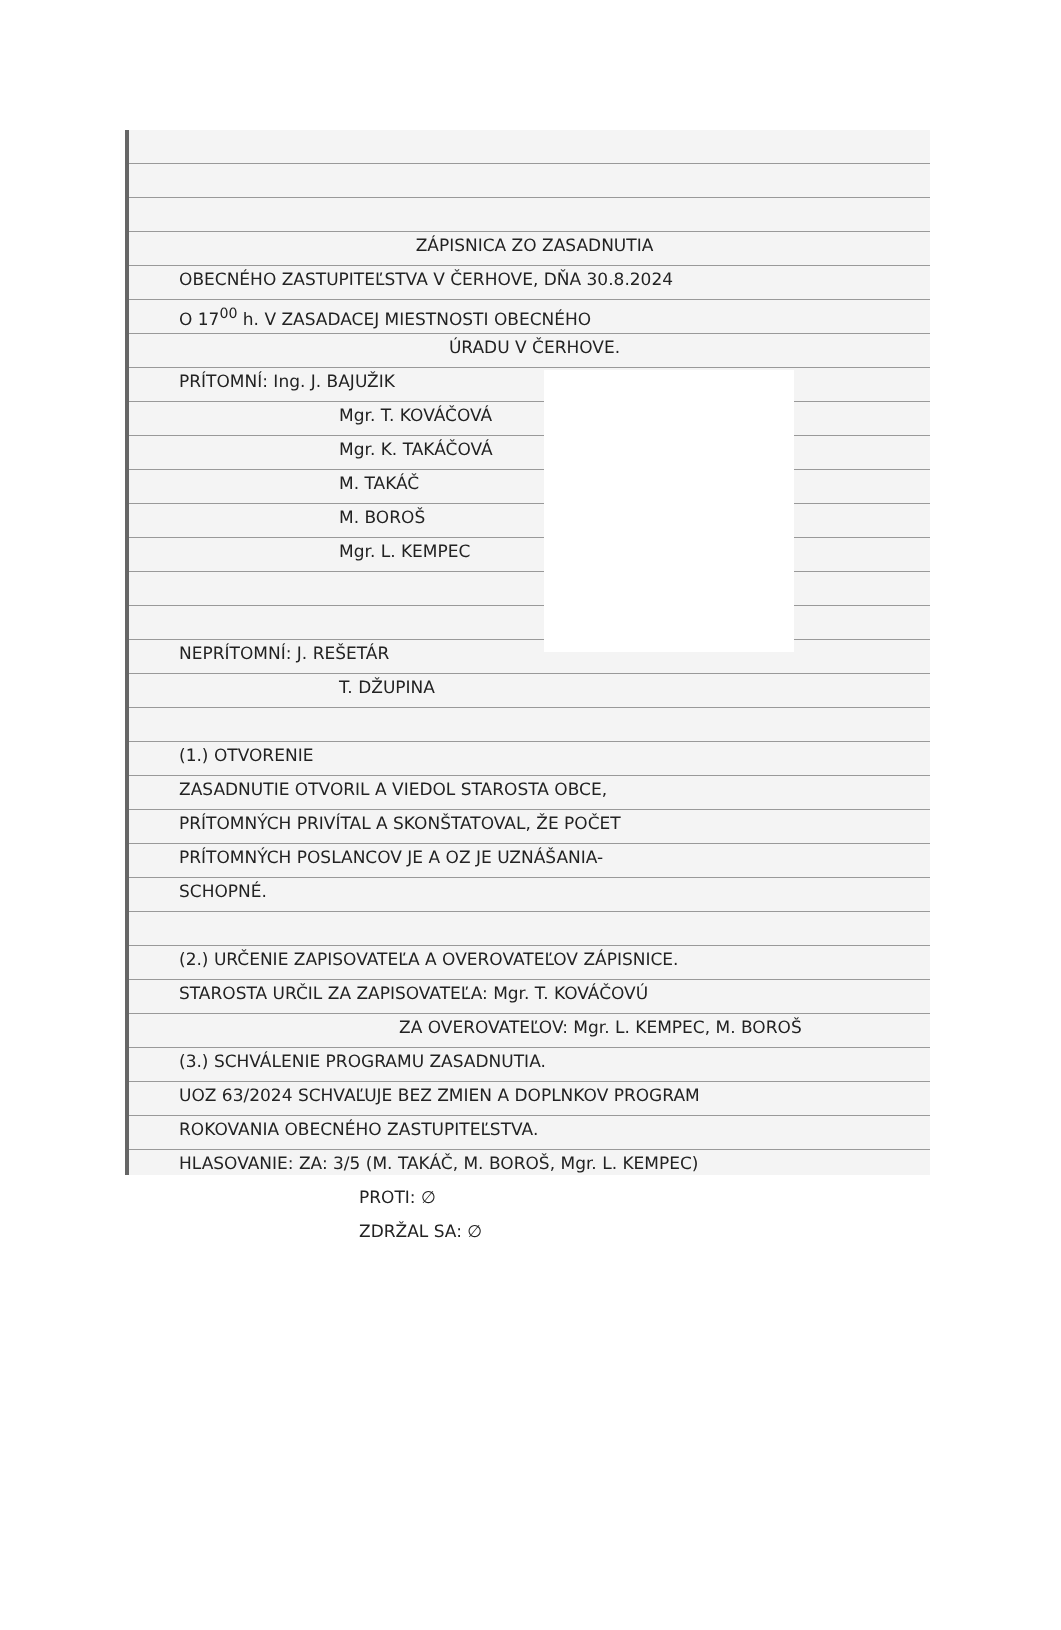ZÁPISNICA ZO ZASADNUTIA
OBECNÉHO ZASTUPITEĽSTVA V ČERHOVE, DŇA 30.8.2024
O 17<sup>00</sup> h. V ZASADACEJ MIESTNOSTI OBECNÉHO
ÚRADU V ČERHOVE.
PRÍTOMNÍ: Ing. J. BAJUŽIK
Mgr. T. KOVÁČOVÁ
Mgr. K. TAKÁČOVÁ
M. TAKÁČ
M. BOROŠ
Mgr. L. KEMPEC
NEPRÍTOMNÍ: J. REŠETÁR
T. DŽUPINA
(1.) OTVORENIE
ZASADNUTIE OTVORIL A VIEDOL STAROSTA OBCE,
PRÍTOMNÝCH PRIVÍTAL A SKONŠTATOVAL, ŽE POČET
PRÍTOMNÝCH POSLANCOV JE A OZ JE UZNÁŠANIA-
SCHOPNÉ.
(2.) URČENIE ZAPISOVATEĽA A OVEROVATEĽOV ZÁPISNICE.
STAROSTA URČIL ZA ZAPISOVATEĽA: Mgr. T. KOVÁČOVÚ
ZA OVEROVATEĽOV: Mgr. L. KEMPEC, M. BOROŠ
(3.) SCHVÁLENIE PROGRAMU ZASADNUTIA.
UOZ 63/2024 SCHVAĽUJE BEZ ZMIEN A DOPLNKOV PROGRAM
ROKOVANIA OBECNÉHO ZASTUPITEĽSTVA.
HLASOVANIE: ZA: 3/5 (M. TAKÁČ, M. BOROŠ, Mgr. L. KEMPEC)
PROTI: ∅
ZDRŽAL SA: ∅